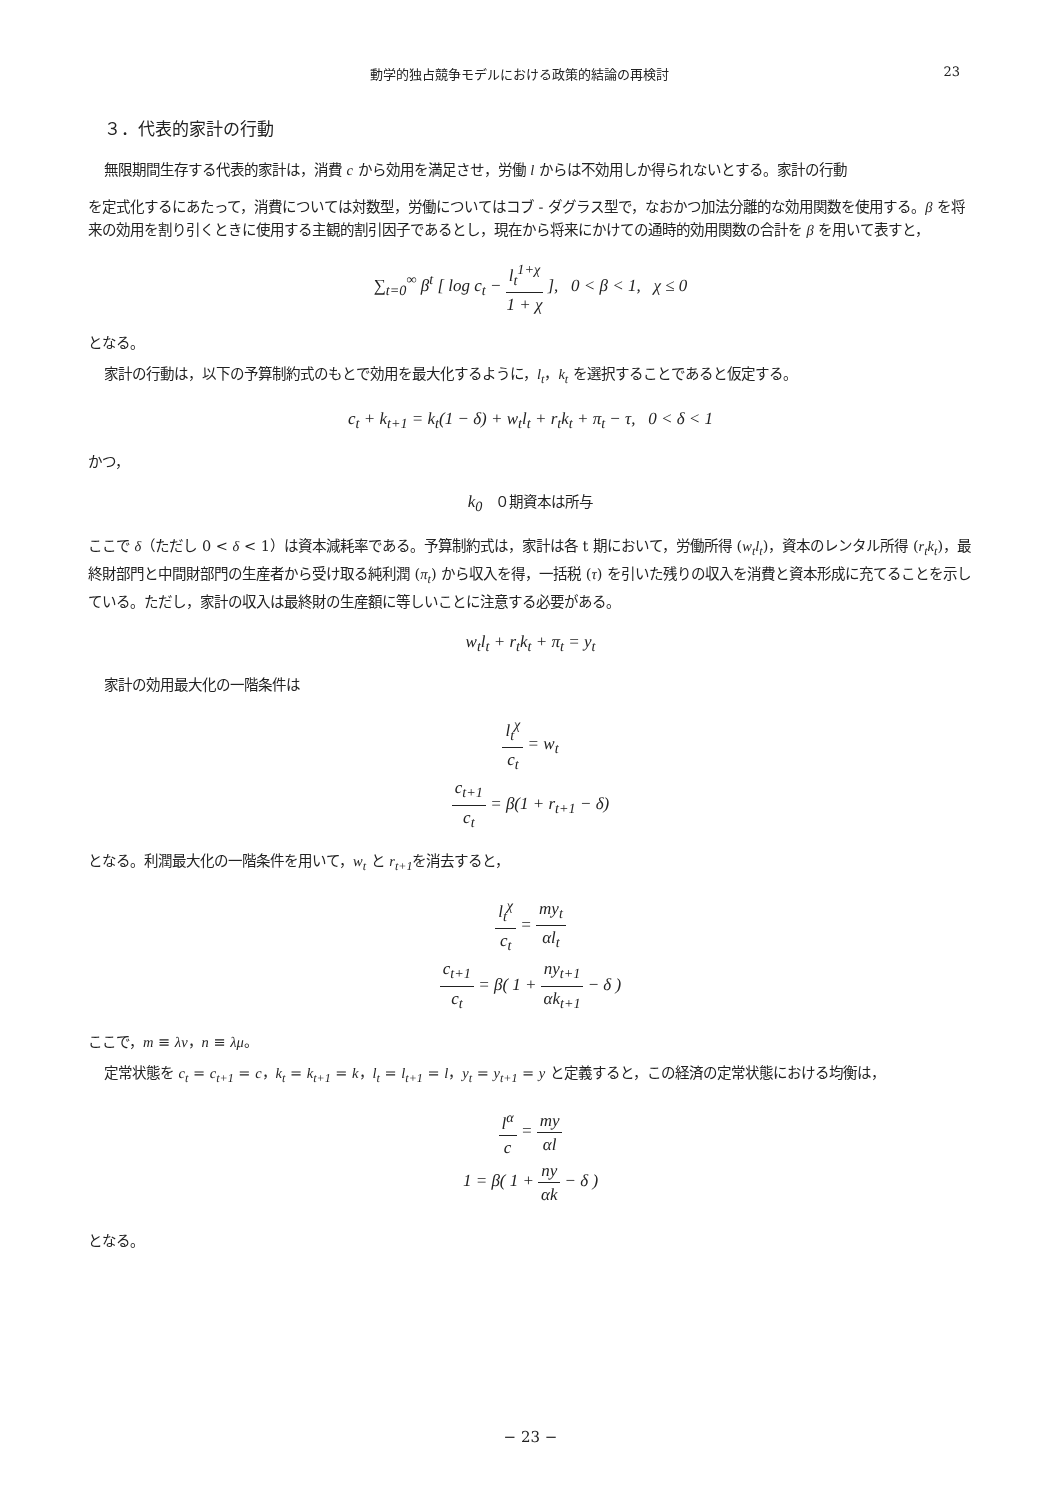動学的独占競争モデルにおける政策的結論の再検討 23
３．代表的家計の行動
無限期間生存する代表的家計は，消費 c から効用を満足させ，労働 l からは不効用しか得られないとする。家計の行動
を定式化するにあたって，消費については対数型，労働についてはコブ - ダグラス型で，なおかつ加法分離的な効用関数を使用する。β を将来の効用を割り引くときに使用する主観的割引因子であるとし，現在から将来にかけての通時的効用関数の合計を β を用いて表すと，
∑<sub>t=0</sub><sup>∞</sup> β<sup>t</sup> [ log c<sub>t</sub> − l<sub>t</sub><sup>1+χ</sup> 1 + χ ], 0 < β < 1, χ ≤ 0
となる。
家計の行動は，以下の予算制約式のもとで効用を最大化するように，l<sub>t</sub>，k<sub>t</sub> を選択することであると仮定する。
c<sub>t</sub> + k<sub>t+1</sub> = k<sub>t</sub>(1 − δ) + w<sub>t</sub>l<sub>t</sub> + r<sub>t</sub>k<sub>t</sub> + π<sub>t</sub> − τ, 0 < δ < 1
かつ，
k<sub>0</sub> ０期資本は所与
ここで δ（ただし 0 < δ < 1）は資本減耗率である。予算制約式は，家計は各 t 期において，労働所得 (w<sub>t</sub>l<sub>t</sub>)，資本のレンタル所得 (r<sub>t</sub>k<sub>t</sub>)，最終財部門と中間財部門の生産者から受け取る純利潤 (π<sub>t</sub>) から収入を得，一括税 (τ) を引いた残りの収入を消費と資本形成に充てることを示している。ただし，家計の収入は最終財の生産額に等しいことに注意する必要がある。
w<sub>t</sub>l<sub>t</sub> + r<sub>t</sub>k<sub>t</sub> + π<sub>t</sub> = y<sub>t</sub>
家計の効用最大化の一階条件は
l<sub>t</sub><sup>χ</sup> c<sub>t</sub> = w<sub>t</sub>
c<sub>t+1</sub> c<sub>t</sub> = β(1 + r<sub>t+1</sub> − δ)
となる。利潤最大化の一階条件を用いて，w<sub>t</sub> と r<sub>t+1</sub>を消去すると，
l<sub>t</sub><sup>χ</sup> c<sub>t</sub> = my<sub>t</sub> αl<sub>t</sub>
c<sub>t+1</sub> c<sub>t</sub> = β( 1 + ny<sub>t+1</sub> αk<sub>t+1</sub> − δ )
ここで，m ≡ λν，n ≡ λμ。
定常状態を c<sub>t</sub> = c<sub>t+1</sub> = c，k<sub>t</sub> = k<sub>t+1</sub> = k，l<sub>t</sub> = l<sub>t+1</sub> = l，y<sub>t</sub> = y<sub>t+1</sub> = y と定義すると，この経済の定常状態における均衡は，
l<sup>α</sup> c = my αl
1 = β( 1 + ny αk − δ )
となる。
− 23 −